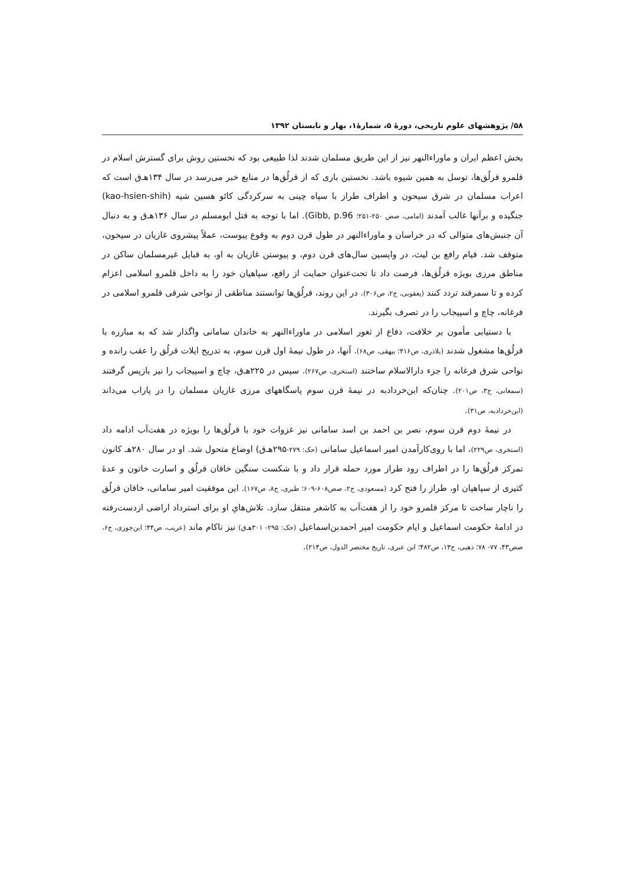۵۸/ پژوهشهای علوم تاریخی، دورهٔ ۵، شمارهٔ۱، بهار و تابستان ۱۳۹۲
بخش اعظم ایران و ماوراءالنهر نیز از این طریق مسلمان شدند لذا طبیعی بود که نخستین روش برای گسترش اسلام در قلمرو قرلُق‌ها، توسل به همین شیوه باشد. نخستین باری که از قرلُق‌ها در منابع خبر می‌رسد در سال ۱۳۴هـ‌ق است که اعراب مسلمان در شرق سیحون و اطراف طراز با سپاه چینی به سرکردگی کائو هسین شیه (kao-hsien-shih) جنگیده و برآنها غالب آمدند (امامی، صص ۲۵۰-۲۵۱؛ Gibb, p.96). اما با توجه به قتل ابومسلم در سال ۱۳۶هـ‌ق و به دنبال آن جنبش‌های متوالی که در خراسان و ماوراءالنهر در طول قرن دوم به وقوع پیوست، عملاً پیشروی غازیان در سیحون، متوقف شد. قیام رافع بن لیث، در واپسین سال‌های قرن دوم، و پیوستن غازیان به او، به قبایل غیرمسلمان ساکن در مناطق مرزی بویژه قرلُق‌ها، فرصت داد تا تحت‌عنوان حمایت از رافع، سپاهیان خود را به داخل قلمرو اسلامی اعزام کرده و تا سمرقند تردد کنند (یعقوبی، ج۲، ص۳۰۶). در این روند، قرلُق‌ها توانستند مناطقی از نواحی شرقی قلمرو اسلامی در فرغانه، چاچ و اسپیجاب را در تصرف بگیرند.
با دستیابی مأمون بر خلافت، دفاع از ثغور اسلامی در ماوراءالنهر به خاندان سامانی واگذار شد که به مبارزه با قرلُق‌ها مشغول شدند (بلاذری، ص۴۱۶؛ بیهقی، ص۶۸). آنها، در طول نیمهٔ اول قرن سوم، به تدریج ایلات قرلُق را عقب رانده و نواحی شرق فرغانه را جزء دارالاسلام ساختند (استخری، ص۲۶۷). سپس در ۲۲۵هـ‌ق، چاچ و اسپیجاب را نیز بازپس گرفتند (سمعانی، ج۳، ص۲۰۱). چنان‌که ابن‌خردادبه در نیمهٔ قرن سوم پاسگاههای مرزی غازیان مسلمان را در پاراب می‌داند (ابن‌خردادبه، ص۳۱).
در نیمهٔ دوم قرن سوم، نصر بن احمد بن اسد سامانی نیز غزوات خود با قرلُق‌ها را بویژه در هفت‌آب ادامه داد (استخری، ص۲۲۹)، اما با روی‌کارآمدن امیر اسماعیل سامانی (حک: ۲۷۹-۲۹۵هـ‌ق) اوضاع متحول شد. او در سال ۲۸۰هـ کانون تمرکز قرلُق‌ها را در اطراف رود طراز مورد حمله قرار داد و با شکست سنگین خاقان قرلُق و اسارت خاتون و عدهٔ کثیری از سپاهیان او، طراز را فتح کرد (مسعودی، ج۲، صص۶۰۸-۶۰۹؛ طبری، ج۸، ص۱۶۷). این موفقیت امیر سامانی، خاقان قرلُق را ناچار ساخت تا مرکز قلمرو خود را از هفت‌آب به کاشغر منتقل سازد. تلاش‌هایِ او برای استرداد اراضی ازدست‌رفته در ادامهٔ حکومت اسماعیل و ایام حکومت امیر احمدبن‌اسماعیل (حک: ۲۹۵- ۳۰۱هـ‌ق) نیز ناکام ماند (عریب، ص۴۴؛ ابن‌جوزی، ج۶، صص۴۳، ۷۷- ۷۸؛ ذهبی، ج۱۳، ص۴۸۲؛ ابن عبری، تاریخ مختصر الدول، ص۲۱۴).